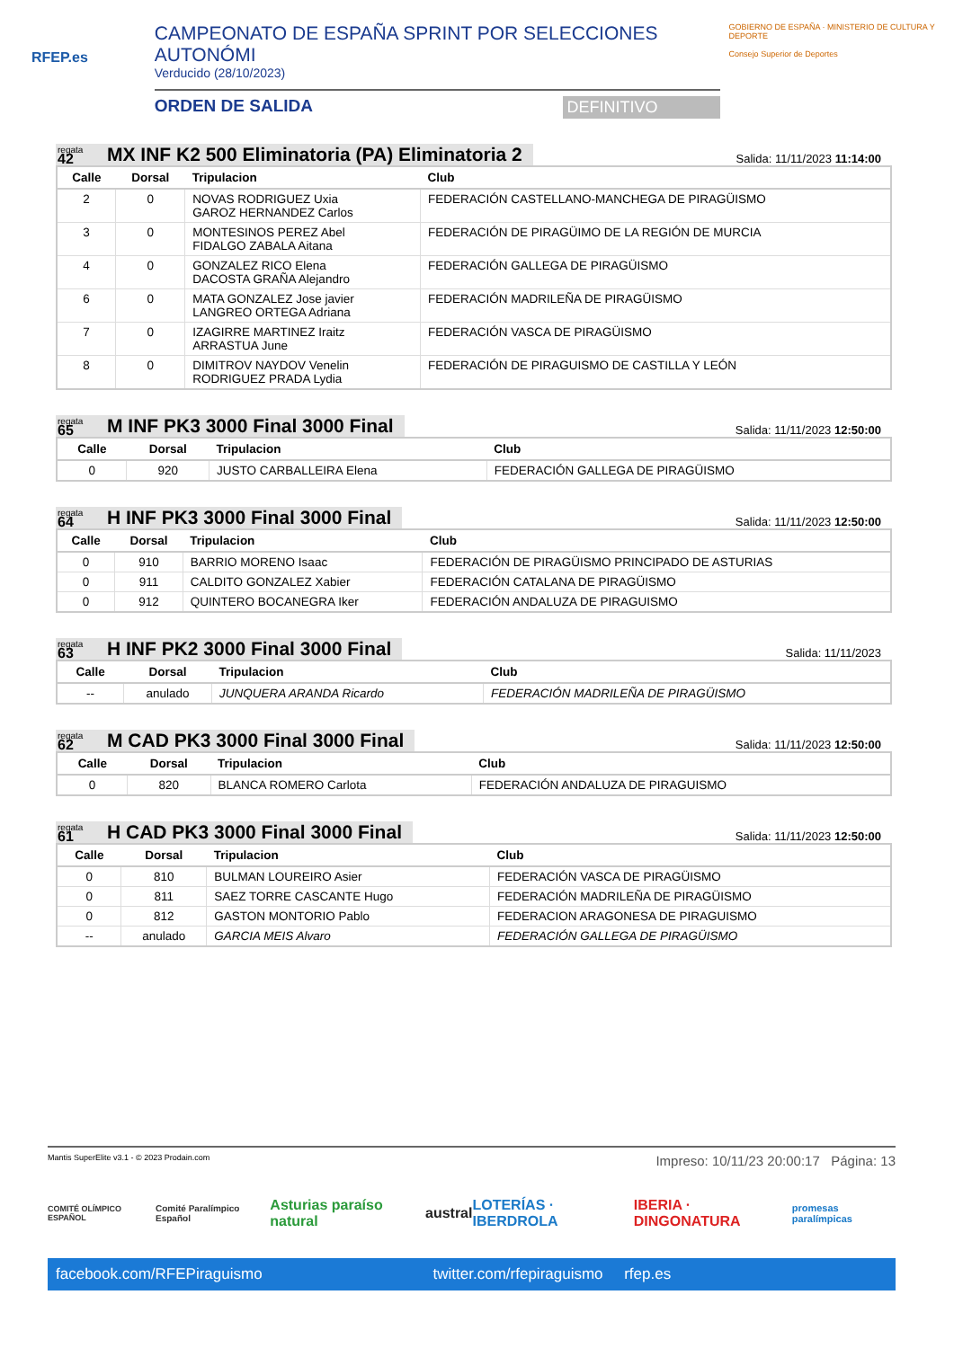RFEP.es
CAMPEONATO DE ESPAÑA SPRINT POR SELECCIONES AUTONÓMI
Verducido (28/10/2023)
ORDEN DE SALIDA DEFINITIVO
GOBIERNO DE ESPAÑA · MINISTERIO DE CULTURA Y DEPORTE
Consejo Superior de Deportes
regata
42
MX INF K2 500 Eliminatoria (PA) Eliminatoria 2
Salida: 11/11/2023 11:14:00
| Calle | Dorsal | Tripulacion | Club |
| --- | --- | --- | --- |
| 2 | 0 | NOVAS RODRIGUEZ Uxia GAROZ HERNANDEZ Carlos | FEDERACIÓN CASTELLANO-MANCHEGA DE PIRAGÜISMO |
| 3 | 0 | MONTESINOS PEREZ Abel FIDALGO ZABALA Aitana | FEDERACIÓN DE PIRAGÜIMO DE LA REGIÓN DE MURCIA |
| 4 | 0 | GONZALEZ RICO Elena DACOSTA GRAÑA Alejandro | FEDERACIÓN GALLEGA DE PIRAGÜISMO |
| 6 | 0 | MATA GONZALEZ Jose javier LANGREO ORTEGA Adriana | FEDERACIÓN MADRILEÑA DE PIRAGÜISMO |
| 7 | 0 | IZAGIRRE MARTINEZ Iraitz ARRASTUA June | FEDERACIÓN VASCA DE PIRAGÜISMO |
| 8 | 0 | DIMITROV NAYDOV Venelin RODRIGUEZ PRADA Lydia | FEDERACIÓN DE PIRAGUISMO DE CASTILLA Y LEÓN |
regata
65
M INF PK3 3000 Final 3000 Final
Salida: 11/11/2023 12:50:00
| Calle | Dorsal | Tripulacion | Club |
| --- | --- | --- | --- |
| 0 | 920 | JUSTO CARBALLEIRA Elena | FEDERACIÓN GALLEGA DE PIRAGÜISMO |
regata
64
H INF PK3 3000 Final 3000 Final
Salida: 11/11/2023 12:50:00
| Calle | Dorsal | Tripulacion | Club |
| --- | --- | --- | --- |
| 0 | 910 | BARRIO MORENO Isaac | FEDERACIÓN DE PIRAGÜISMO PRINCIPADO DE ASTURIAS |
| 0 | 911 | CALDITO GONZALEZ Xabier | FEDERACIÓN CATALANA DE PIRAGÜISMO |
| 0 | 912 | QUINTERO BOCANEGRA Iker | FEDERACIÓN ANDALUZA DE PIRAGUISMO |
regata
63
H INF PK2 3000 Final 3000 Final
Salida: 11/11/2023
| Calle | Dorsal | Tripulacion | Club |
| --- | --- | --- | --- |
| -- | anulado | JUNQUERA ARANDA Ricardo | FEDERACIÓN MADRILEÑA DE PIRAGÜISMO |
regata
62
M CAD PK3 3000 Final 3000 Final
Salida: 11/11/2023 12:50:00
| Calle | Dorsal | Tripulacion | Club |
| --- | --- | --- | --- |
| 0 | 820 | BLANCA ROMERO Carlota | FEDERACIÓN ANDALUZA DE PIRAGUISMO |
regata
61
H CAD PK3 3000 Final 3000 Final
Salida: 11/11/2023 12:50:00
| Calle | Dorsal | Tripulacion | Club |
| --- | --- | --- | --- |
| 0 | 810 | BULMAN LOUREIRO Asier | FEDERACIÓN VASCA DE PIRAGÜISMO |
| 0 | 811 | SAEZ TORRE CASCANTE Hugo | FEDERACIÓN MADRILEÑA DE PIRAGÜISMO |
| 0 | 812 | GASTON MONTORIO Pablo | FEDERACION ARAGONESA DE PIRAGUISMO |
| -- | anulado | GARCIA MEIS Alvaro | FEDERACIÓN GALLEGA DE PIRAGÜISMO |
Mantis SuperElite v3.1 - © 2023 Prodain.com
Impreso: 10/11/23 20:00:17 Página: 13
COMITÉ OLÍMPICO ESPAÑOL Comité Paralímpico Español Asturias paraíso natural austral LOTERÍAS · IBERDROLA IBERIA · DINGONATURA promesas paralímpicas
facebook.com/RFEPiraguismo twitter.com/rfepiraguismo rfep.es